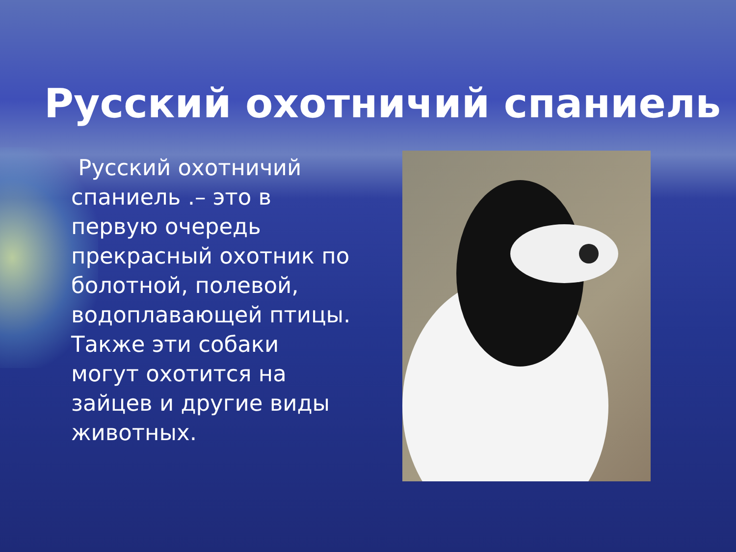Русский охотничий спаниель
Русский охотничий спаниель .– это в первую очередь прекрасный охотник по болотной, полевой, водоплавающей птицы. Также эти собаки могут охотится на зайцев и другие виды животных.